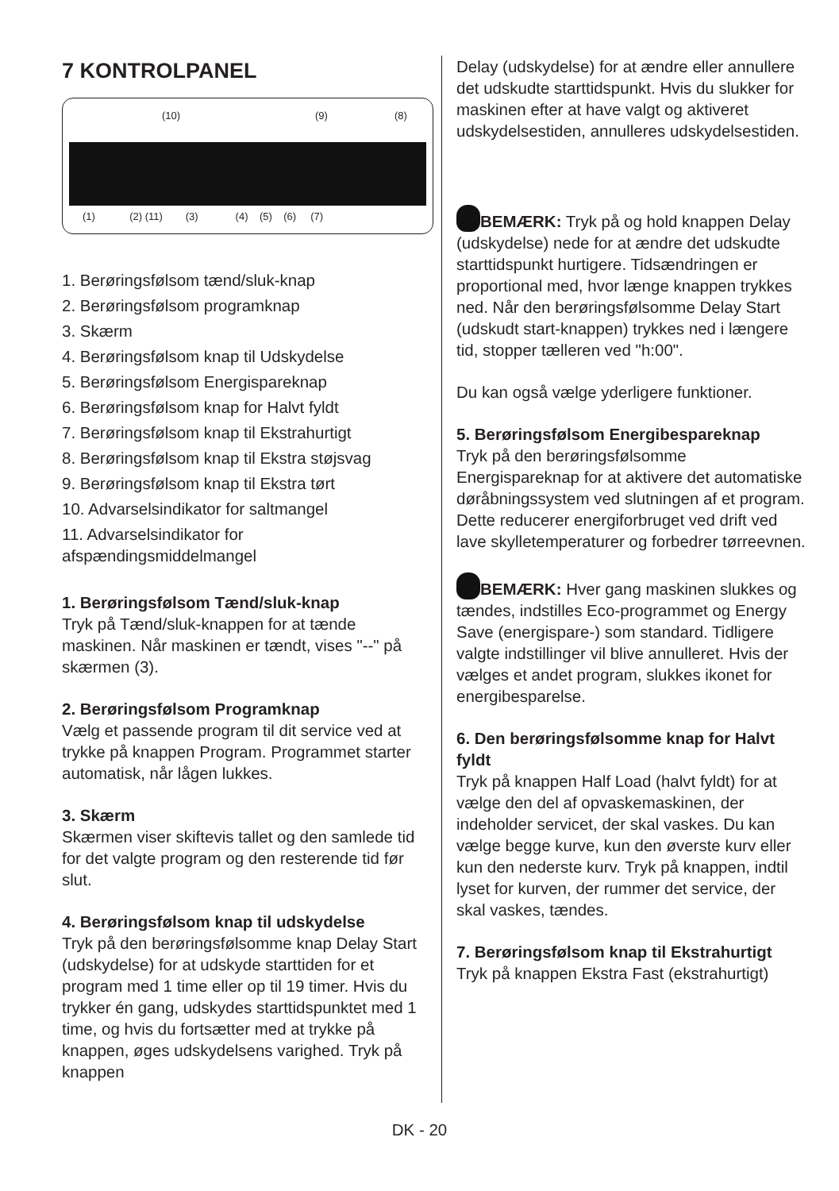7 KONTROLPANEL
(10) (9) (8)
(1) (2) (11) (3) (4) (5) (6) (7)
1. Berøringsfølsom tænd/sluk-knap
2. Berøringsfølsom programknap
3. Skærm
4. Berøringsfølsom knap til Udskydelse
5. Berøringsfølsom Energispareknap
6. Berøringsfølsom knap for Halvt fyldt
7. Berøringsfølsom knap til Ekstrahurtigt
8. Berøringsfølsom knap til Ekstra støjsvag
9. Berøringsfølsom knap til Ekstra tørt
10. Advarselsindikator for saltmangel
11. Advarselsindikator for afspændingsmiddelmangel
1. Berøringsfølsom Tænd/sluk-knap
Tryk på Tænd/sluk-knappen for at tænde maskinen. Når maskinen er tændt, vises "--" på skærmen (3).
2. Berøringsfølsom Programknap
Vælg et passende program til dit service ved at trykke på knappen Program. Programmet starter automatisk, når lågen lukkes.
3. Skærm
Skærmen viser skiftevis tallet og den samlede tid for det valgte program og den resterende tid før slut.
4. Berøringsfølsom knap til udskydelse
Tryk på den berøringsfølsomme knap Delay Start (udskydelse) for at udskyde starttiden for et program med 1 time eller op til 19 timer. Hvis du trykker én gang, udskydes starttidspunktet med 1 time, og hvis du fortsætter med at trykke på knappen, øges udskydelsens varighed. Tryk på knappen
Delay (udskydelse) for at ændre eller annullere det udskudte starttidspunkt. Hvis du slukker for maskinen efter at have valgt og aktiveret udskydelsestiden, annulleres udskydelsestiden.
BEMÆRK: Tryk på og hold knappen Delay (udskydelse) nede for at ændre det udskudte starttidspunkt hurtigere. Tidsændringen er proportional med, hvor længe knappen trykkes ned. Når den berøringsfølsomme Delay Start (udskudt start-knappen) trykkes ned i længere tid, stopper tælleren ved "h:00".
Du kan også vælge yderligere funktioner.
5. Berøringsfølsom Energibespareknap
Tryk på den berøringsfølsomme Energispareknap for at aktivere det automatiske døråbningssystem ved slutningen af et program. Dette reducerer energiforbruget ved drift ved lave skylletemperaturer og forbedrer tørreevnen.
BEMÆRK: Hver gang maskinen slukkes og tændes, indstilles Eco-programmet og Energy Save (energispare-) som standard. Tidligere valgte indstillinger vil blive annulleret. Hvis der vælges et andet program, slukkes ikonet for energibesparelse.
6. Den berøringsfølsomme knap for Halvt fyldt
Tryk på knappen Half Load (halvt fyldt) for at vælge den del af opvaskemaskinen, der indeholder servicet, der skal vaskes. Du kan vælge begge kurve, kun den øverste kurv eller kun den nederste kurv. Tryk på knappen, indtil lyset for kurven, der rummer det service, der skal vaskes, tændes.
7. Berøringsfølsom knap til Ekstrahurtigt
Tryk på knappen Ekstra Fast (ekstrahurtigt)
DK - 20